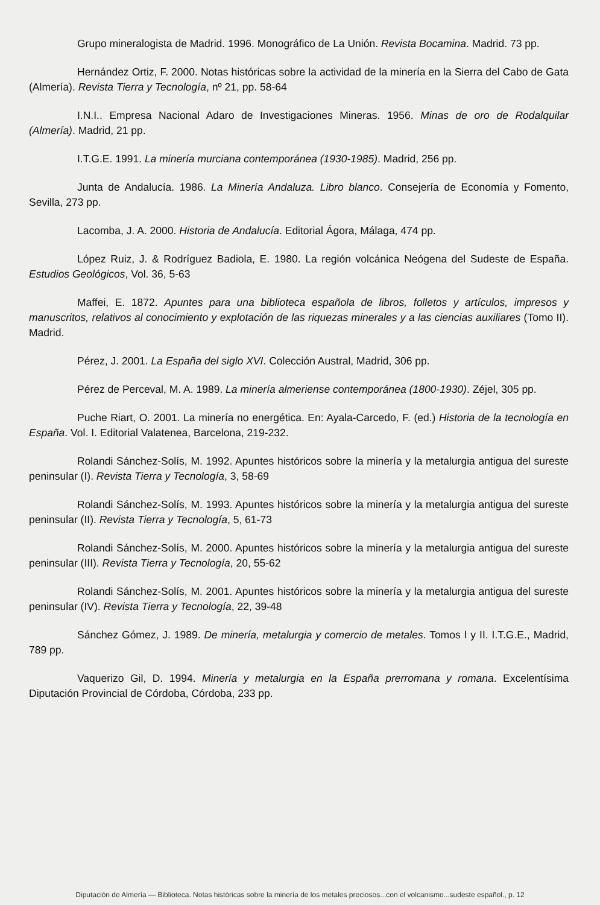Grupo mineralogista de Madrid. 1996. Monográfico de La Unión. Revista Bocamina. Madrid. 73 pp.
Hernández Ortiz, F. 2000. Notas históricas sobre la actividad de la minería en la Sierra del Cabo de Gata (Almería). Revista Tierra y Tecnología, nº 21, pp. 58-64
I.N.I.. Empresa Nacional Adaro de Investigaciones Mineras. 1956. Minas de oro de Rodalquilar (Almería). Madrid, 21 pp.
I.T.G.E. 1991. La minería murciana contemporánea (1930-1985). Madrid, 256 pp.
Junta de Andalucía. 1986. La Minería Andaluza. Libro blanco. Consejería de Economía y Fomento, Sevilla, 273 pp.
Lacomba, J. A. 2000. Historia de Andalucía. Editorial Ágora, Málaga, 474 pp.
López Ruiz, J. & Rodríguez Badiola, E. 1980. La región volcánica Neógena del Sudeste de España. Estudios Geológicos, Vol. 36, 5-63
Maffei, E. 1872. Apuntes para una biblioteca española de libros, folletos y artículos, impresos y manuscritos, relativos al conocimiento y explotación de las riquezas minerales y a las ciencias auxiliares (Tomo II). Madrid.
Pérez, J. 2001. La España del siglo XVI. Colección Austral, Madrid, 306 pp.
Pérez de Perceval, M. A. 1989. La minería almeriense contemporánea (1800-1930). Zéjel, 305 pp.
Puche Riart, O. 2001. La minería no energética. En: Ayala-Carcedo, F. (ed.) Historia de la tecnología en España. Vol. I. Editorial Valatenea, Barcelona, 219-232.
Rolandi Sánchez-Solís, M. 1992. Apuntes históricos sobre la minería y la metalurgia antigua del sureste peninsular (I). Revista Tierra y Tecnología, 3, 58-69
Rolandi Sánchez-Solís, M. 1993. Apuntes históricos sobre la minería y la metalurgia antigua del sureste peninsular (II). Revista Tierra y Tecnología, 5, 61-73
Rolandi Sánchez-Solís, M. 2000. Apuntes históricos sobre la minería y la metalurgia antigua del sureste peninsular (III). Revista Tierra y Tecnología, 20, 55-62
Rolandi Sánchez-Solís, M. 2001. Apuntes históricos sobre la minería y la metalurgia antigua del sureste peninsular (IV). Revista Tierra y Tecnología, 22, 39-48
Sánchez Gómez, J. 1989. De minería, metalurgia y comercio de metales. Tomos I y II. I.T.G.E., Madrid, 789 pp.
Vaquerizo Gil, D. 1994. Minería y metalurgia en la España prerromana y romana. Excelentísima Diputación Provincial de Córdoba, Córdoba, 233 pp.
Diputación de Almería — Biblioteca. Notas históricas sobre la minería de los metales preciosos...con el volcanismo...sudeste español., p. 12